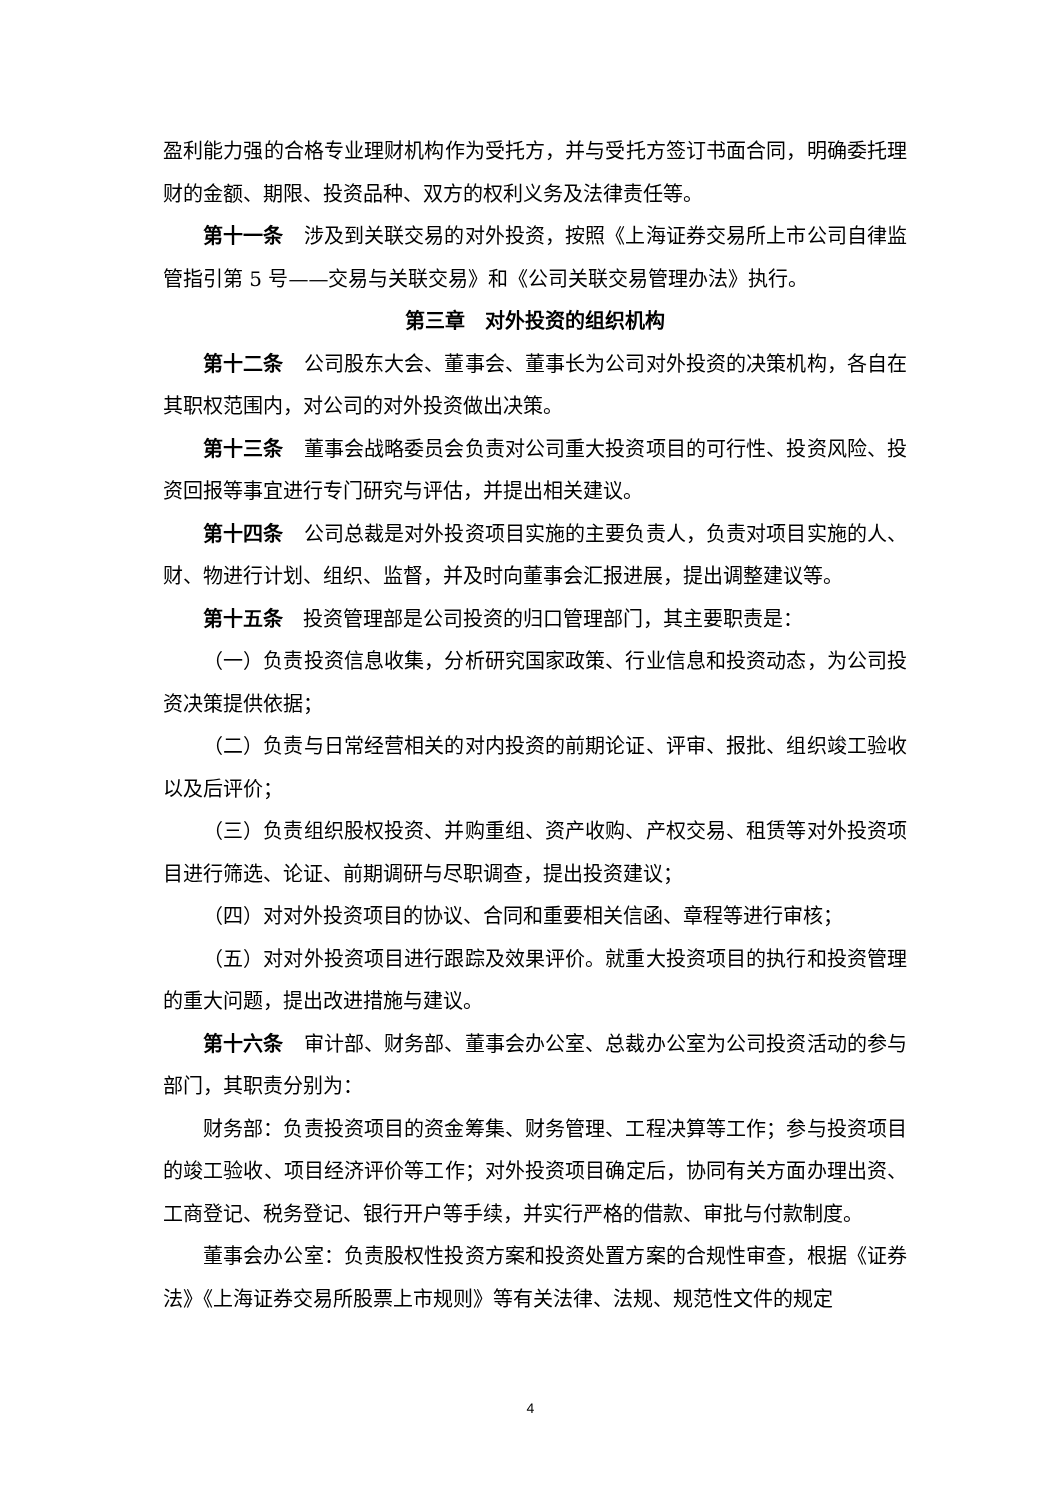盈利能力强的合格专业理财机构作为受托方，并与受托方签订书面合同，明确委托理财的金额、期限、投资品种、双方的权利义务及法律责任等。
第十一条　涉及到关联交易的对外投资，按照《上海证券交易所上市公司自律监管指引第 5 号——交易与关联交易》和《公司关联交易管理办法》执行。
第三章　对外投资的组织机构
第十二条　公司股东大会、董事会、董事长为公司对外投资的决策机构，各自在其职权范围内，对公司的对外投资做出决策。
第十三条　董事会战略委员会负责对公司重大投资项目的可行性、投资风险、投资回报等事宜进行专门研究与评估，并提出相关建议。
第十四条　公司总裁是对外投资项目实施的主要负责人，负责对项目实施的人、财、物进行计划、组织、监督，并及时向董事会汇报进展，提出调整建议等。
第十五条　投资管理部是公司投资的归口管理部门，其主要职责是：
（一）负责投资信息收集，分析研究国家政策、行业信息和投资动态，为公司投资决策提供依据；
（二）负责与日常经营相关的对内投资的前期论证、评审、报批、组织竣工验收以及后评价；
（三）负责组织股权投资、并购重组、资产收购、产权交易、租赁等对外投资项目进行筛选、论证、前期调研与尽职调查，提出投资建议；
（四）对对外投资项目的协议、合同和重要相关信函、章程等进行审核；
（五）对对外投资项目进行跟踪及效果评价。就重大投资项目的执行和投资管理的重大问题，提出改进措施与建议。
第十六条　审计部、财务部、董事会办公室、总裁办公室为公司投资活动的参与部门，其职责分别为：
财务部：负责投资项目的资金筹集、财务管理、工程决算等工作；参与投资项目的竣工验收、项目经济评价等工作；对外投资项目确定后，协同有关方面办理出资、工商登记、税务登记、银行开户等手续，并实行严格的借款、审批与付款制度。
董事会办公室：负责股权性投资方案和投资处置方案的合规性审查，根据《证券法》《上海证券交易所股票上市规则》等有关法律、法规、规范性文件的规定
4